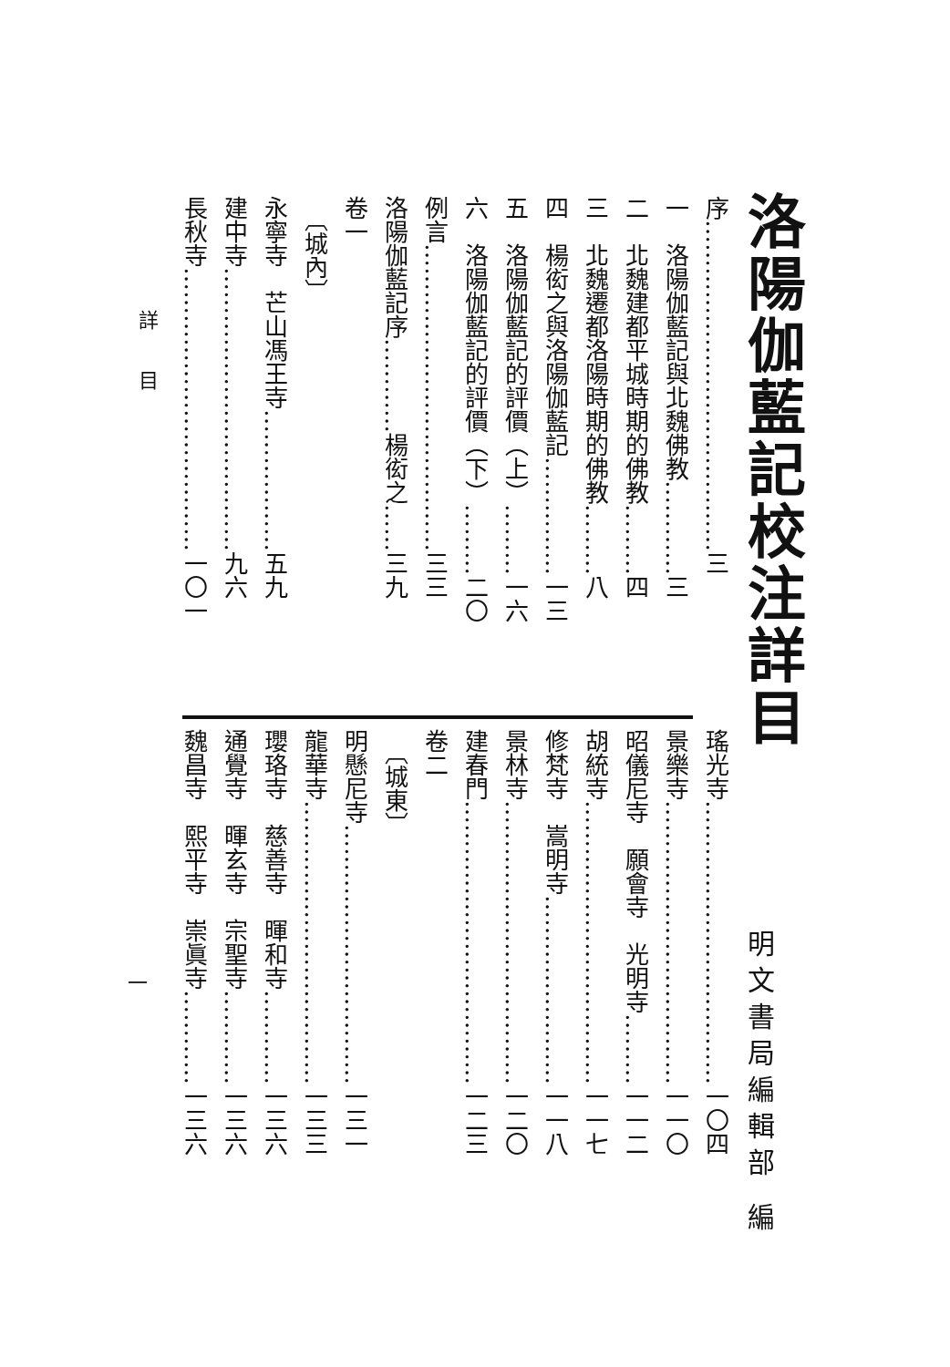洛陽伽藍記校注詳目
明文書局編輯部 編
序……………………………………三
一　洛陽伽藍記與北魏佛教…………三
二　北魏建都平城時期的佛教………四
三　北魏遷都洛陽時期的佛教………八
四　楊衒之與洛陽伽藍記……………一三
五　洛陽伽藍記的評價（上）………一六
六　洛陽伽藍記的評價（下）………二〇
例言…………………………………三三
洛陽伽藍記序…………楊衒之……三九
卷一
　〔城內〕
永寧寺　芒山馮王寺………………五九
建中寺………………………………九六
長秋寺………………………………一〇一
瑤光寺………………………………一〇四
景樂寺………………………………一一〇
昭儀尼寺　願會寺　光明寺………一一二
胡統寺………………………………一一七
修梵寺　嵩明寺……………………一一八
景林寺………………………………一二〇
建春門………………………………一二三
卷二
　〔城東〕
明懸尼寺……………………………一三一
龍華寺………………………………一三三
瓔珞寺　慈善寺　暉和寺…………一三六
通覺寺　暉玄寺　宗聖寺…………一三六
魏昌寺　熙平寺　崇眞寺…………一三六
詳　　目
一